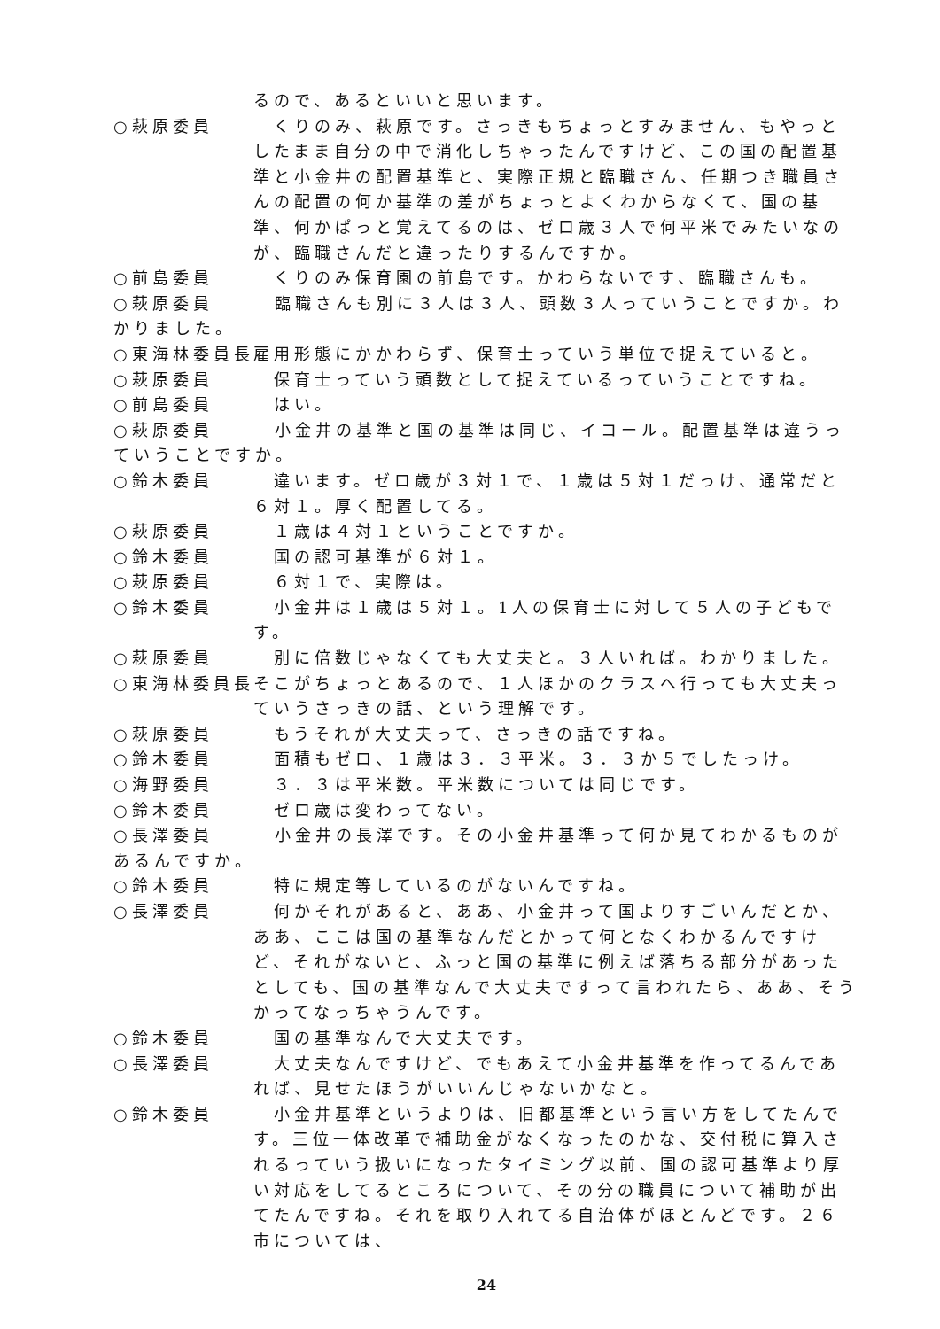るので、あるといいと思います。
○萩原委員　くりのみ、萩原です。さっきもちょっとすみません、もやっとしたまま自分の中で消化しちゃったんですけど、この国の配置基準と小金井の配置基準と、実際正規と臨職さん、任期つき職員さんの配置の何か基準の差がちょっとよくわからなくて、国の基準、何かぱっと覚えてるのは、ゼロ歳３人で何平米でみたいなのが、臨職さんだと違ったりするんですか。
○前島委員　くりのみ保育園の前島です。かわらないです、臨職さんも。
○萩原委員　　　臨職さんも別に３人は３人、頭数３人っていうことですか。わかりました。
○東海林委員長 雇用形態にかかわらず、保育士っていう単位で捉えていると。
○萩原委員　保育士っていう頭数として捉えているっていうことですね。
○前島委員　はい。
○萩原委員　　　小金井の基準と国の基準は同じ、イコール。配置基準は違うっていうことですか。
○鈴木委員　違います。ゼロ歳が３対１で、１歳は５対１だっけ、通常だと６対１。厚く配置してる。
○萩原委員　１歳は４対１ということですか。
○鈴木委員　国の認可基準が６対１。
○萩原委員　６対１で、実際は。
○鈴木委員　小金井は１歳は５対１。1人の保育士に対して５人の子どもです。
○萩原委員　別に倍数じゃなくても大丈夫と。３人いれば。わかりました。
○東海林委員長 そこがちょっとあるので、１人ほかのクラスへ行っても大丈夫っていうさっきの話、という理解です。
○萩原委員　もうそれが大丈夫って、さっきの話ですね。
○鈴木委員　面積もゼロ、１歳は３．３平米。３．３か５でしたっけ。
○海野委員　３．３は平米数。平米数については同じです。
○鈴木委員　ゼロ歳は変わってない。
○長澤委員　　　小金井の長澤です。その小金井基準って何か見てわかるものがあるんですか。
○鈴木委員　特に規定等しているのがないんですね。
○長澤委員　何かそれがあると、ああ、小金井って国よりすごいんだとか、ああ、ここは国の基準なんだとかって何となくわかるんですけど、それがないと、ふっと国の基準に例えば落ちる部分があったとしても、国の基準なんで大丈夫ですって言われたら、ああ、そうかってなっちゃうんです。
○鈴木委員　国の基準なんで大丈夫です。
○長澤委員　大丈夫なんですけど、でもあえて小金井基準を作ってるんであれば、見せたほうがいいんじゃないかなと。
○鈴木委員　小金井基準というよりは、旧都基準という言い方をしてたんです。三位一体改革で補助金がなくなったのかな、交付税に算入されるっていう扱いになったタイミング以前、国の認可基準より厚い対応をしてるところについて、その分の職員について補助が出てたんですね。それを取り入れてる自治体がほとんどです。２６市については、
24